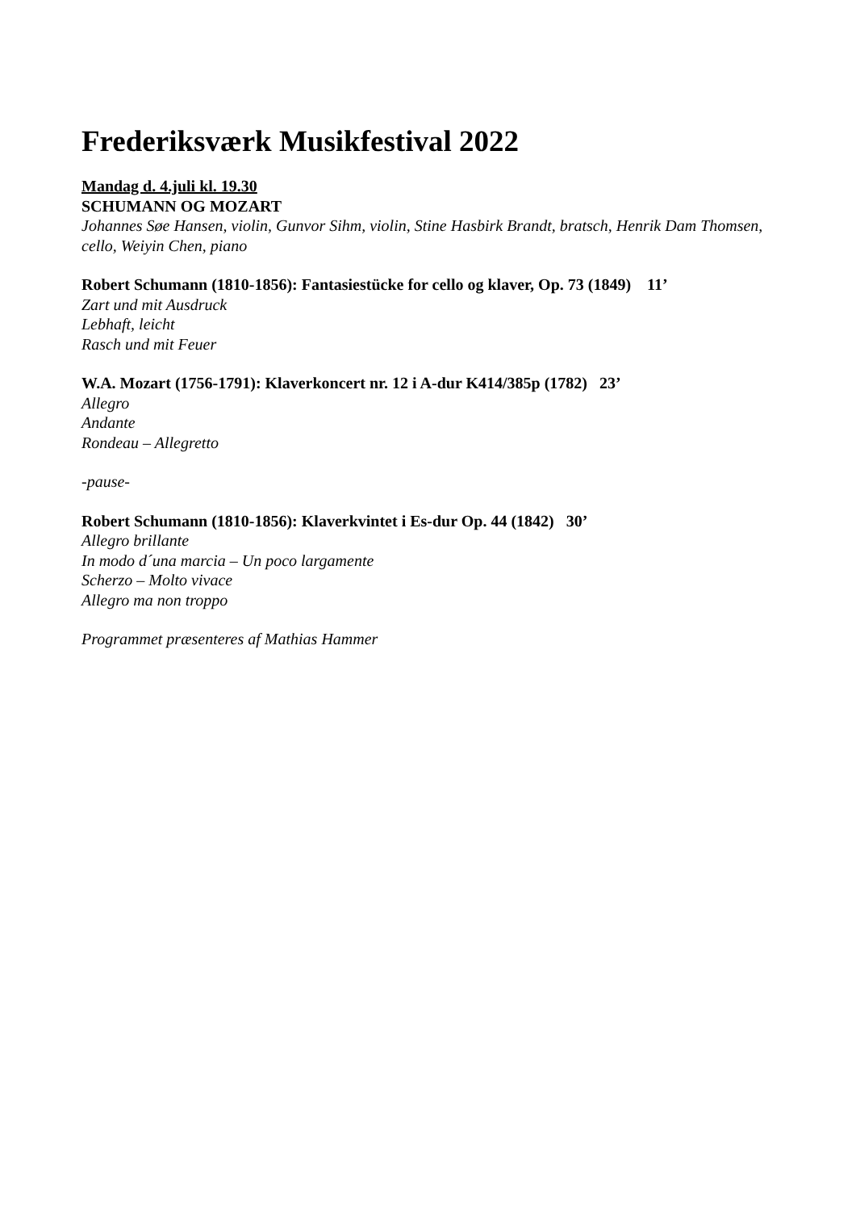Frederiksværk Musikfestival 2022
Mandag d. 4.juli kl. 19.30
SCHUMANN OG MOZART
Johannes Søe Hansen, violin, Gunvor Sihm, violin, Stine Hasbirk Brandt, bratsch, Henrik Dam Thomsen, cello, Weiyin Chen, piano
Robert Schumann (1810-1856): Fantasiestücke for cello og klaver, Op. 73 (1849) 11’
Zart und mit Ausdruck
Lebhaft, leicht
Rasch und mit Feuer
W.A. Mozart (1756-1791): Klaverkoncert nr. 12 i A-dur K414/385p (1782) 23’
Allegro
Andante
Rondeau – Allegretto
-pause-
Robert Schumann (1810-1856): Klaverkvintet i Es-dur Op. 44 (1842) 30’
Allegro brillante
In modo d´una marcia – Un poco largamente
Scherzo – Molto vivace
Allegro ma non troppo
Programmet præsenteres af Mathias Hammer